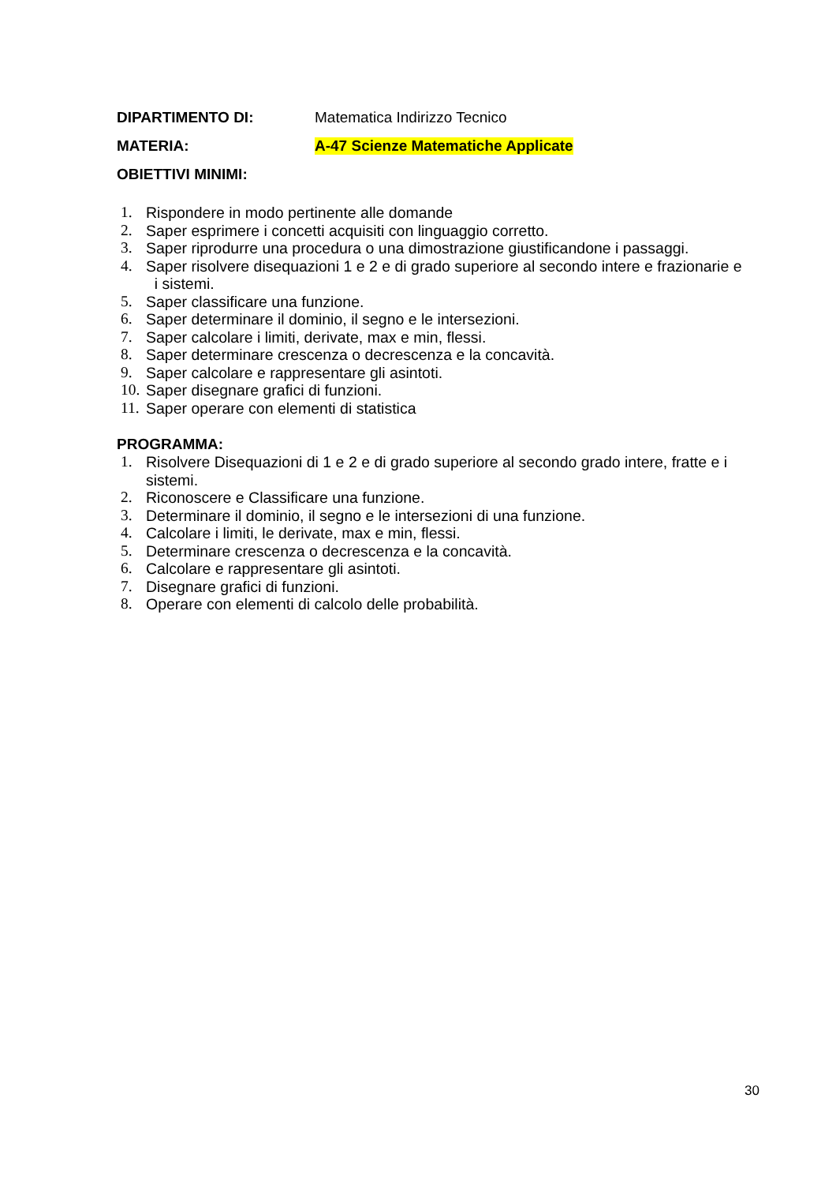DIPARTIMENTO DI: Matematica Indirizzo Tecnico
MATERIA: A-47 Scienze Matematiche Applicate
OBIETTIVI MINIMI:
1. Rispondere in modo pertinente alle domande
2. Saper esprimere i concetti acquisiti con linguaggio corretto.
3. Saper riprodurre una procedura o una dimostrazione giustificandone i passaggi.
4. Saper risolvere disequazioni 1 e 2 e di grado superiore al secondo intere e frazionarie e i sistemi.
5. Saper classificare una funzione.
6. Saper determinare il dominio, il segno e le intersezioni.
7. Saper calcolare i limiti, derivate, max e min, flessi.
8. Saper determinare crescenza o decrescenza e la concavità.
9. Saper calcolare e rappresentare gli asintoti.
10. Saper disegnare grafici di funzioni.
11. Saper operare con elementi di statistica
PROGRAMMA:
1. Risolvere Disequazioni di 1 e 2 e di grado superiore al secondo grado intere, fratte e i sistemi.
2. Riconoscere e Classificare una funzione.
3. Determinare il dominio, il segno e le intersezioni di una funzione.
4. Calcolare i limiti, le derivate, max e min, flessi.
5. Determinare crescenza o decrescenza e la concavità.
6. Calcolare e rappresentare gli asintoti.
7. Disegnare grafici di funzioni.
8. Operare con elementi di calcolo delle probabilità.
30